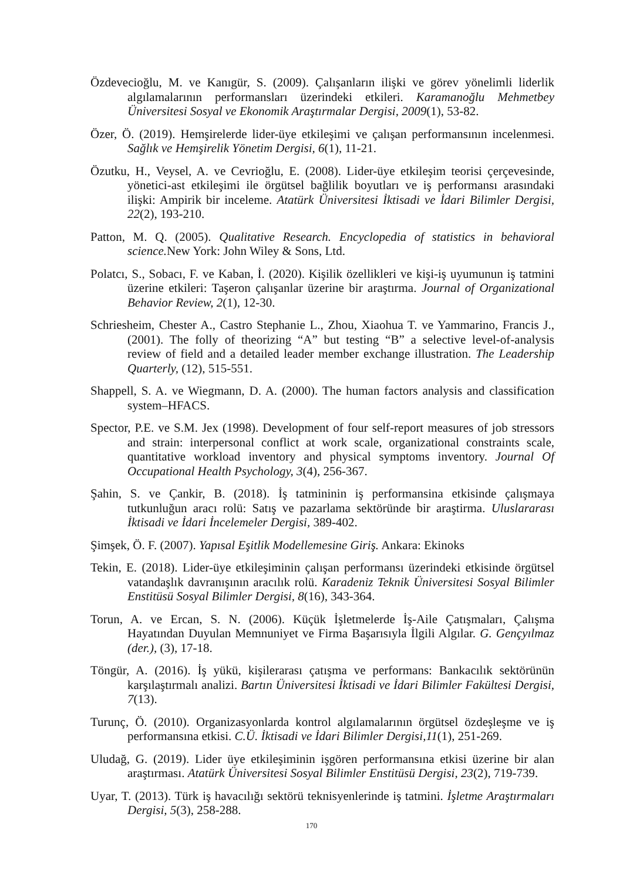Özdevecioğlu, M. ve Kanıgür, S. (2009). Çalışanların ilişki ve görev yönelimli liderlik algılamalarının performansları üzerindeki etkileri. Karamanoğlu Mehmetbey Üniversitesi Sosyal ve Ekonomik Araştırmalar Dergisi, 2009(1), 53-82.
Özer, Ö. (2019). Hemşirelerde lider-üye etkileşimi ve çalışan performansının incelenmesi. Sağlık ve Hemşirelik Yönetim Dergisi, 6(1), 11-21.
Özutku, H., Veysel, A. ve Cevrioğlu, E. (2008). Lider-üye etkileşim teorisi çerçevesinde, yönetici-ast etkileşimi ile örgütsel bağlilik boyutları ve iş performansı arasındaki ilişki: Ampirik bir inceleme. Atatürk Üniversitesi İktisadi ve İdari Bilimler Dergisi, 22(2), 193-210.
Patton, M. Q. (2005). Qualitative Research. Encyclopedia of statistics in behavioral science. New York: John Wiley & Sons, Ltd.
Polatcı, S., Sobacı, F. ve Kaban, İ. (2020). Kişilik özellikleri ve kişi-iş uyumunun iş tatmini üzerine etkileri: Taşeron çalışanlar üzerine bir araştırma. Journal of Organizational Behavior Review, 2(1), 12-30.
Schriesheim, Chester A., Castro Stephanie L., Zhou, Xiaohua T. ve Yammarino, Francis J., (2001). The folly of theorizing “A” but testing “B” a selective level-of-analysis review of field and a detailed leader member exchange illustration. The Leadership Quarterly, (12), 515-551.
Shappell, S. A. ve Wiegmann, D. A. (2000). The human factors analysis and classification system–HFACS.
Spector, P.E. ve S.M. Jex (1998). Development of four self-report measures of job stressors and strain: interpersonal conflict at work scale, organizational constraints scale, quantitative workload inventory and physical symptoms inventory. Journal Of Occupational Health Psychology, 3(4), 256-367.
Şahin, S. ve Çankir, B. (2018). İş tatmininin iş performansina etkisinde çalışmaya tutkunluğun aracı rolü: Satış ve pazarlama sektöründe bir araştirma. Uluslararası İktisadi ve İdari İncelemeler Dergisi, 389-402.
Şimşek, Ö. F. (2007). Yapısal Eşitlik Modellemesine Giriş. Ankara: Ekinoks
Tekin, E. (2018). Lider-üye etkileşiminin çalışan performansı üzerindeki etkisinde örgütsel vatandaşlık davranışının aracılık rolü. Karadeniz Teknik Üniversitesi Sosyal Bilimler Enstitüsü Sosyal Bilimler Dergisi, 8(16), 343-364.
Torun, A. ve Ercan, S. N. (2006). Küçük İşletmelerde İş-Aile Çatışmaları, Çalışma Hayatından Duyulan Memnuniyet ve Firma Başarısıyla İlgili Algılar. G. Gençyılmaz (der.), (3), 17-18.
Töngür, A. (2016). İş yükü, kişilerarası çatışma ve performans: Bankacılık sektörünün karşılaştırmalı analizi. Bartın Üniversitesi İktisadi ve İdari Bilimler Fakültesi Dergisi, 7(13).
Turunç, Ö. (2010). Organizasyonlarda kontrol algılamalarının örgütsel özdeşleşme ve iş performansına etkisi. C.Ü. İktisadi ve İdari Bilimler Dergisi,11(1), 251-269.
Uludağ, G. (2019). Lider üye etkileşiminin işgören performansına etkisi üzerine bir alan araştırması. Atatürk Üniversitesi Sosyal Bilimler Enstitüsü Dergisi, 23(2), 719-739.
Uyar, T. (2013). Türk iş havacılığı sektörü teknisyenlerinde iş tatmini. İşletme Araştırmaları Dergisi, 5(3), 258-288.
170